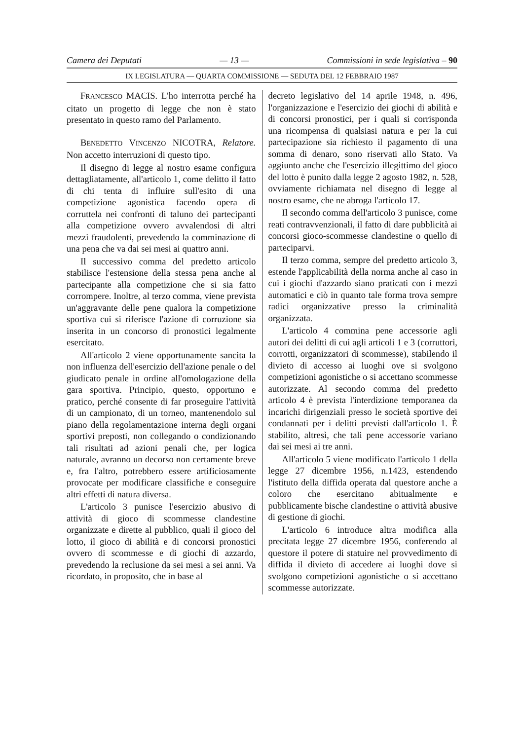Camera dei Deputati — 13 — Commissioni in sede legislativa – 90
IX LEGISLATURA — QUARTA COMMISSIONE — SEDUTA DEL 12 FEBBRAIO 1987
FRANCESCO MACIS. L'ho interrotta perché ha citato un progetto di legge che non è stato presentato in questo ramo del Parlamento.
BENEDETTO VINCENZO NICOTRA, Relatore. Non accetto interruzioni di questo tipo.
Il disegno di legge al nostro esame configura dettagliatamente, all'articolo 1, come delitto il fatto di chi tenta di influire sull'esito di una competizione agonistica facendo opera di corruttela nei confronti di taluno dei partecipanti alla competizione ovvero avvalendosi di altri mezzi fraudolenti, prevedendo la comminazione di una pena che va dai sei mesi ai quattro anni.
Il successivo comma del predetto articolo stabilisce l'estensione della stessa pena anche al partecipante alla competizione che si sia fatto corrompere. Inoltre, al terzo comma, viene prevista un'aggravante delle pene qualora la competizione sportiva cui si riferisce l'azione di corruzione sia inserita in un concorso di pronostici legalmente esercitato.
All'articolo 2 viene opportunamente sancita la non influenza dell'esercizio dell'azione penale o del giudicato penale in ordine all'omologazione della gara sportiva. Principio, questo, opportuno e pratico, perché consente di far proseguire l'attività di un campionato, di un torneo, mantenendolo sul piano della regolamentazione interna degli organi sportivi preposti, non collegando o condizionando tali risultati ad azioni penali che, per logica naturale, avranno un decorso non certamente breve e, fra l'altro, potrebbero essere artificiosamente provocate per modificare classifiche e conseguire altri effetti di natura diversa.
L'articolo 3 punisce l'esercizio abusivo di attività di gioco di scommesse clandestine organizzate e dirette al pubblico, quali il gioco del lotto, il gioco di abilità e di concorsi pronostici ovvero di scommesse e di giochi di azzardo, prevedendo la reclusione da sei mesi a sei anni. Va ricordato, in proposito, che in base al
decreto legislativo del 14 aprile 1948, n. 496, l'organizzazione e l'esercizio dei giochi di abilità e di concorsi pronostici, per i quali si corrisponda una ricompensa di qualsiasi natura e per la cui partecipazione sia richiesto il pagamento di una somma di denaro, sono riservati allo Stato. Va aggiunto anche che l'esercizio illegittimo del gioco del lotto è punito dalla legge 2 agosto 1982, n. 528, ovviamente richiamata nel disegno di legge al nostro esame, che ne abroga l'articolo 17.
Il secondo comma dell'articolo 3 punisce, come reati contravvenzionali, il fatto di dare pubblicità ai concorsi gioco-scommesse clandestine o quello di parteciparvi.
Il terzo comma, sempre del predetto articolo 3, estende l'applicabilità della norma anche al caso in cui i giochi d'azzardo siano praticati con i mezzi automatici e ciò in quanto tale forma trova sempre radici organizzative presso la criminalità organizzata.
L'articolo 4 commina pene accessorie agli autori dei delitti di cui agli articoli 1 e 3 (corruttori, corrotti, organizzatori di scommesse), stabilendo il divieto di accesso ai luoghi ove si svolgono competizioni agonistiche o si accettano scommesse autorizzate. Al secondo comma del predetto articolo 4 è prevista l'interdizione temporanea da incarichi dirigenziali presso le società sportive dei condannati per i delitti previsti dall'articolo 1. È stabilito, altresì, che tali pene accessorie variano dai sei mesi ai tre anni.
All'articolo 5 viene modificato l'articolo 1 della legge 27 dicembre 1956, n.1423, estendendo l'istituto della diffida operata dal questore anche a coloro che esercitano abitualmente e pubblicamente bische clandestine o attività abusive di gestione di giochi.
L'articolo 6 introduce altra modifica alla precitata legge 27 dicembre 1956, conferendo al questore il potere di statuire nel provvedimento di diffida il divieto di accedere ai luoghi dove si svolgono competizioni agonistiche o si accettano scommesse autorizzate.